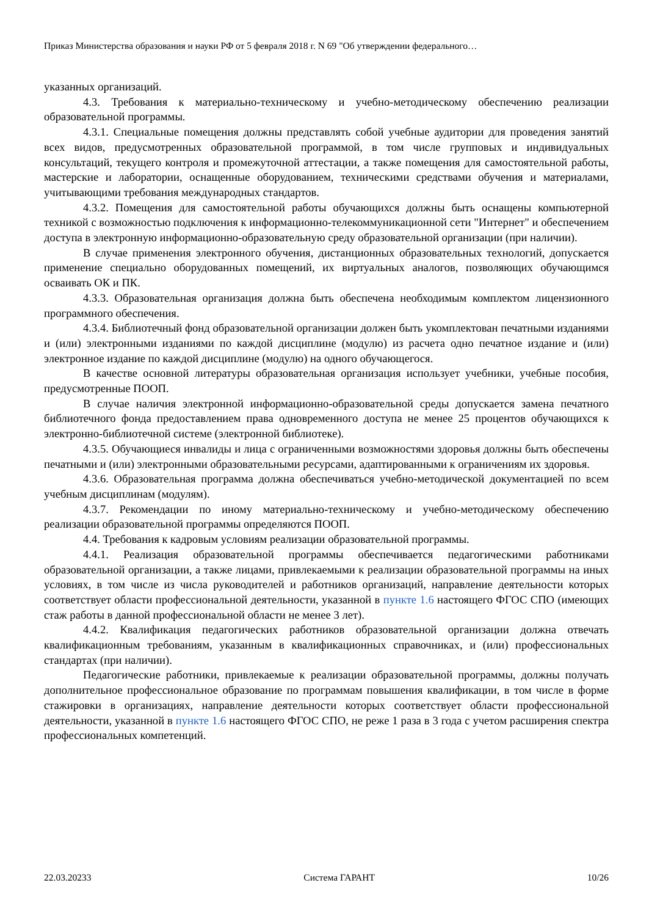Приказ Министерства образования и науки РФ от 5 февраля 2018 г. N 69 "Об утверждении федерального…
указанных организаций.
4.3. Требования к материально-техническому и учебно-методическому обеспечению реализации образовательной программы.
4.3.1. Специальные помещения должны представлять собой учебные аудитории для проведения занятий всех видов, предусмотренных образовательной программой, в том числе групповых и индивидуальных консультаций, текущего контроля и промежуточной аттестации, а также помещения для самостоятельной работы, мастерские и лаборатории, оснащенные оборудованием, техническими средствами обучения и материалами, учитывающими требования международных стандартов.
4.3.2. Помещения для самостоятельной работы обучающихся должны быть оснащены компьютерной техникой с возможностью подключения к информационно-телекоммуникационной сети "Интернет" и обеспечением доступа в электронную информационно-образовательную среду образовательной организации (при наличии).
В случае применения электронного обучения, дистанционных образовательных технологий, допускается применение специально оборудованных помещений, их виртуальных аналогов, позволяющих обучающимся осваивать ОК и ПК.
4.3.3. Образовательная организация должна быть обеспечена необходимым комплектом лицензионного программного обеспечения.
4.3.4. Библиотечный фонд образовательной организации должен быть укомплектован печатными изданиями и (или) электронными изданиями по каждой дисциплине (модулю) из расчета одно печатное издание и (или) электронное издание по каждой дисциплине (модулю) на одного обучающегося.
В качестве основной литературы образовательная организация использует учебники, учебные пособия, предусмотренные ПООП.
В случае наличия электронной информационно-образовательной среды допускается замена печатного библиотечного фонда предоставлением права одновременного доступа не менее 25 процентов обучающихся к электронно-библиотечной системе (электронной библиотеке).
4.3.5. Обучающиеся инвалиды и лица с ограниченными возможностями здоровья должны быть обеспечены печатными и (или) электронными образовательными ресурсами, адаптированными к ограничениям их здоровья.
4.3.6. Образовательная программа должна обеспечиваться учебно-методической документацией по всем учебным дисциплинам (модулям).
4.3.7. Рекомендации по иному материально-техническому и учебно-методическому обеспечению реализации образовательной программы определяются ПООП.
4.4. Требования к кадровым условиям реализации образовательной программы.
4.4.1. Реализация образовательной программы обеспечивается педагогическими работниками образовательной организации, а также лицами, привлекаемыми к реализации образовательной программы на иных условиях, в том числе из числа руководителей и работников организаций, направление деятельности которых соответствует области профессиональной деятельности, указанной в пункте 1.6 настоящего ФГОС СПО (имеющих стаж работы в данной профессиональной области не менее 3 лет).
4.4.2. Квалификация педагогических работников образовательной организации должна отвечать квалификационным требованиям, указанным в квалификационных справочниках, и (или) профессиональных стандартах (при наличии).
Педагогические работники, привлекаемые к реализации образовательной программы, должны получать дополнительное профессиональное образование по программам повышения квалификации, в том числе в форме стажировки в организациях, направление деятельности которых соответствует области профессиональной деятельности, указанной в пункте 1.6 настоящего ФГОС СПО, не реже 1 раза в 3 года с учетом расширения спектра профессиональных компетенций.
22.03.20233 Система ГАРАНТ 10/26